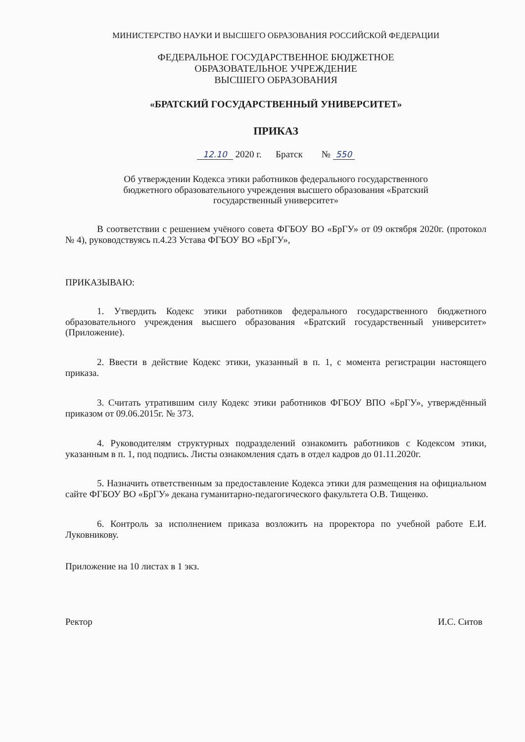МИНИСТЕРСТВО НАУКИ И ВЫСШЕГО ОБРАЗОВАНИЯ РОССИЙСКОЙ ФЕДЕРАЦИИ
ФЕДЕРАЛЬНОЕ ГОСУДАРСТВЕННОЕ БЮДЖЕТНОЕ
ОБРАЗОВАТЕЛЬНОЕ УЧРЕЖДЕНИЕ
ВЫСШЕГО ОБРАЗОВАНИЯ
«БРАТСКИЙ ГОСУДАРСТВЕННЫЙ УНИВЕРСИТЕТ»
ПРИКАЗ
12.10 2020 г. Братск № 550
Об утверждении Кодекса этики работников федерального государственного
бюджетного образовательного учреждения высшего образования «Братский
государственный университет»
В соответствии с решением учёного совета ФГБОУ ВО «БрГУ» от 09 октября 2020г. (протокол № 4), руководствуясь п.4.23 Устава ФГБОУ ВО «БрГУ»,
ПРИКАЗЫВАЮ:
1. Утвердить Кодекс этики работников федерального государственного бюджетного образовательного учреждения высшего образования «Братский государственный университет» (Приложение).
2. Ввести в действие Кодекс этики, указанный в п. 1, с момента регистрации настоящего приказа.
3. Считать утратившим силу Кодекс этики работников ФГБОУ ВПО «БрГУ», утверждённый приказом от 09.06.2015г. № 373.
4. Руководителям структурных подразделений ознакомить работников с Кодексом этики, указанным в п. 1, под подпись. Листы ознакомления сдать в отдел кадров до 01.11.2020г.
5. Назначить ответственным за предоставление Кодекса этики для размещения на официальном сайте ФГБОУ ВО «БрГУ» декана гуманитарно-педагогического факультета О.В. Тищенко.
6. Контроль за исполнением приказа возложить на проректора по учебной работе Е.И. Луковникову.
Приложение на 10 листах в 1 экз.
Ректор И.С. Ситов